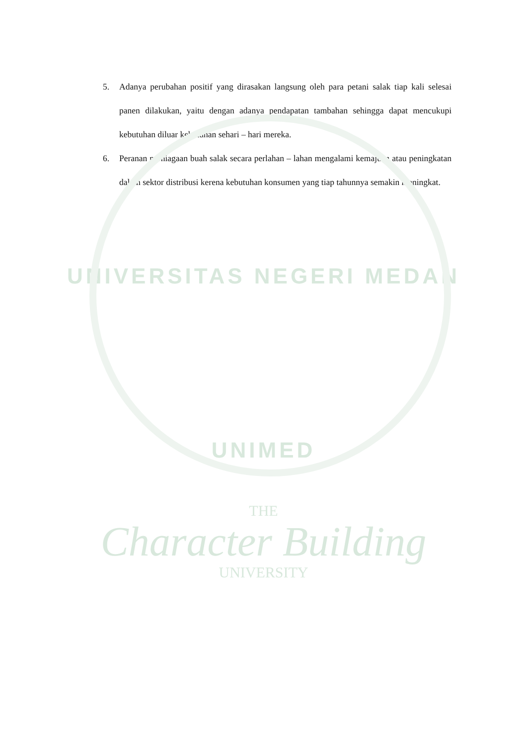5. Adanya perubahan positif yang dirasakan langsung oleh para petani salak tiap kali selesai panen dilakukan, yaitu dengan adanya pendapatan tambahan sehingga dapat mencukupi kebutuhan diluar kebutuhan sehari – hari mereka.
6. Peranan perniagaan buah salak secara perlahan – lahan mengalami kemajuan atau peningkatan dalam sektor distribusi kerena kebutuhan konsumen yang tiap tahunnya semakin meningkat.
UNIVERSITAS NEGERI MEDAN
UNIMED
THE
Character Building
UNIVERSITY